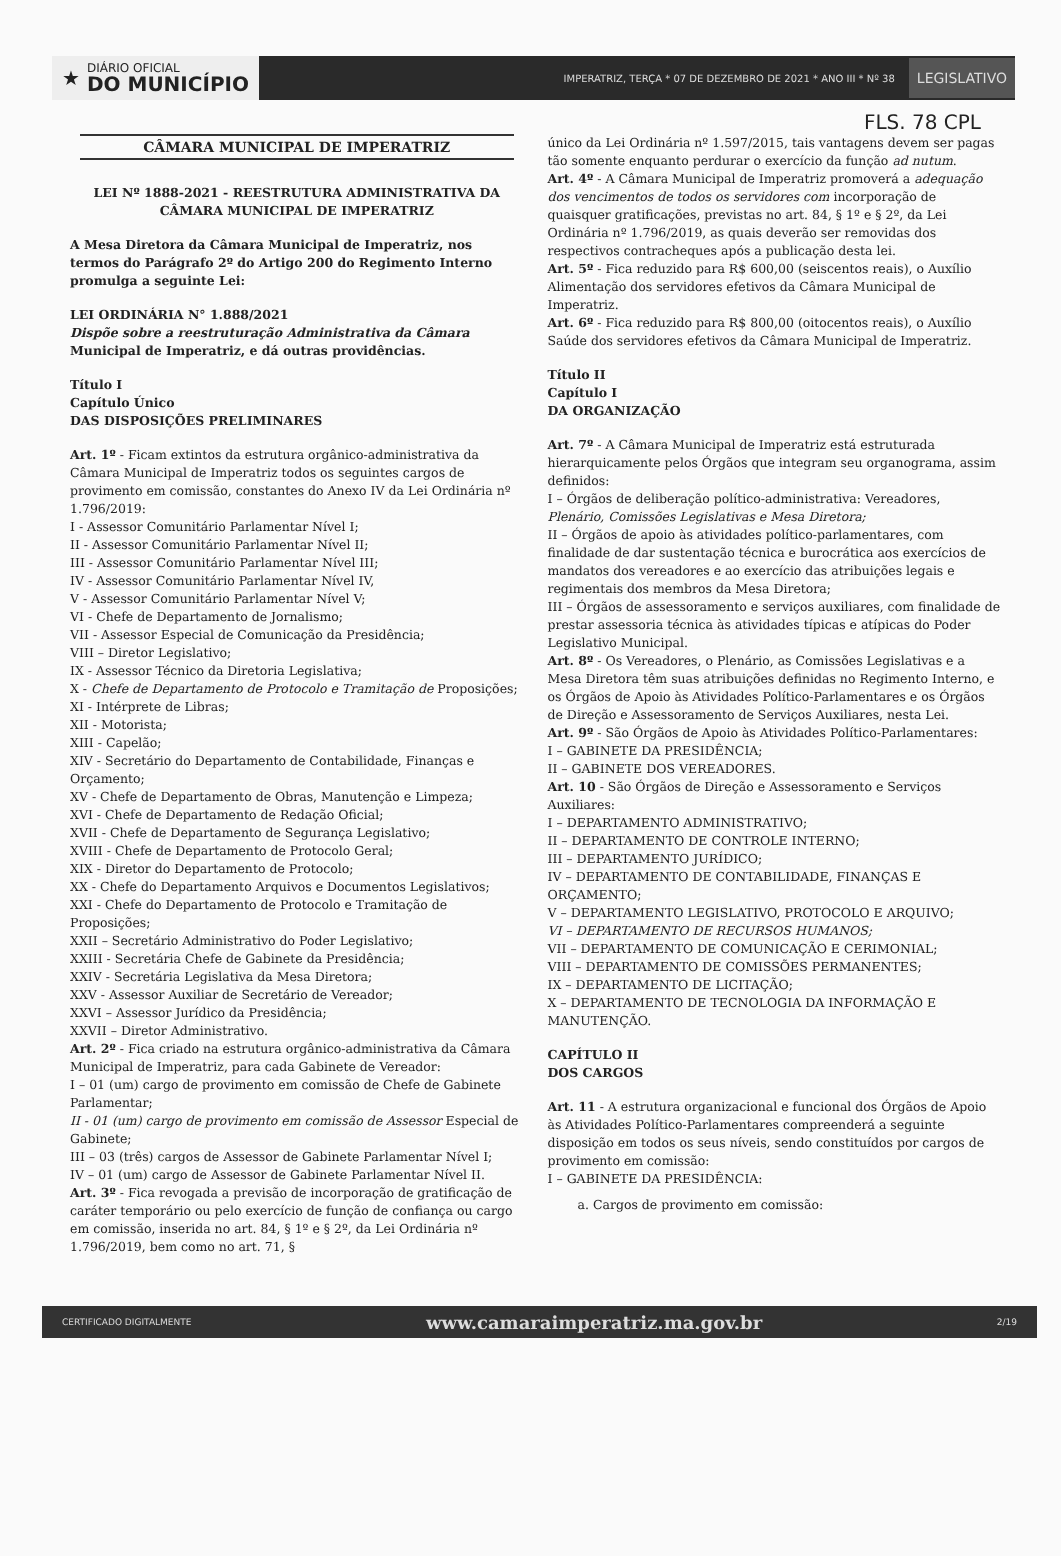★ DIÁRIO OFICIAL
DO MUNICÍPIO
IMPERATRIZ, TERÇA * 07 DE DEZEMBRO DE 2021 * ANO III * Nº 38
LEGISLATIVO
FLS. 78 CPL
CÂMARA MUNICIPAL DE IMPERATRIZ
LEI Nº 1888-2021 - REESTRUTURA ADMINISTRATIVA DA CÂMARA MUNICIPAL DE IMPERATRIZ
A Mesa Diretora da Câmara Municipal de Imperatriz, nos termos do Parágrafo 2º do Artigo 200 do Regimento Interno promulga a seguinte Lei:
LEI ORDINÁRIA N° 1.888/2021
Dispõe sobre a reestruturação Administrativa da Câmara Municipal de Imperatriz, e dá outras providências.
Título I
Capítulo Único
DAS DISPOSIÇÕES PRELIMINARES
Art. 1º - Ficam extintos da estrutura orgânico-administrativa da Câmara Municipal de Imperatriz todos os seguintes cargos de provimento em comissão, constantes do Anexo IV da Lei Ordinária nº 1.796/2019:
I - Assessor Comunitário Parlamentar Nível I;
II - Assessor Comunitário Parlamentar Nível II;
III - Assessor Comunitário Parlamentar Nível III;
IV - Assessor Comunitário Parlamentar Nível IV,
V - Assessor Comunitário Parlamentar Nível V;
VI - Chefe de Departamento de Jornalismo;
VII - Assessor Especial de Comunicação da Presidência;
VIII – Diretor Legislativo;
IX - Assessor Técnico da Diretoria Legislativa;
X - Chefe de Departamento de Protocolo e Tramitação de Proposições;
XI - Intérprete de Libras;
XII - Motorista;
XIII - Capelão;
XIV - Secretário do Departamento de Contabilidade, Finanças e Orçamento;
XV - Chefe de Departamento de Obras, Manutenção e Limpeza;
XVI - Chefe de Departamento de Redação Oficial;
XVII - Chefe de Departamento de Segurança Legislativo;
XVIII - Chefe de Departamento de Protocolo Geral;
XIX - Diretor do Departamento de Protocolo;
XX - Chefe do Departamento Arquivos e Documentos Legislativos;
XXI - Chefe do Departamento de Protocolo e Tramitação de Proposições;
XXII – Secretário Administrativo do Poder Legislativo;
XXIII - Secretária Chefe de Gabinete da Presidência;
XXIV - Secretária Legislativa da Mesa Diretora;
XXV - Assessor Auxiliar de Secretário de Vereador;
XXVI – Assessor Jurídico da Presidência;
XXVII – Diretor Administrativo.
Art. 2º - Fica criado na estrutura orgânico-administrativa da Câmara Municipal de Imperatriz, para cada Gabinete de Vereador:
I – 01 (um) cargo de provimento em comissão de Chefe de Gabinete Parlamentar;
II - 01 (um) cargo de provimento em comissão de Assessor Especial de Gabinete;
III – 03 (três) cargos de Assessor de Gabinete Parlamentar Nível I;
IV – 01 (um) cargo de Assessor de Gabinete Parlamentar Nível II.
Art. 3º - Fica revogada a previsão de incorporação de gratificação de caráter temporário ou pelo exercício de função de confiança ou cargo em comissão, inserida no art. 84, § 1º e § 2º, da Lei Ordinária nº 1.796/2019, bem como no art. 71, §
único da Lei Ordinária nº 1.597/2015, tais vantagens devem ser pagas tão somente enquanto perdurar o exercício da função ad nutum.
Art. 4º - A Câmara Municipal de Imperatriz promoverá a adequação dos vencimentos de todos os servidores com incorporação de quaisquer gratificações, previstas no art. 84, § 1º e § 2º, da Lei Ordinária nº 1.796/2019, as quais deverão ser removidas dos respectivos contracheques após a publicação desta lei.
Art. 5º - Fica reduzido para R$ 600,00 (seiscentos reais), o Auxílio Alimentação dos servidores efetivos da Câmara Municipal de Imperatriz.
Art. 6º - Fica reduzido para R$ 800,00 (oitocentos reais), o Auxílio Saúde dos servidores efetivos da Câmara Municipal de Imperatriz.
Título II
Capítulo I
DA ORGANIZAÇÃO
Art. 7º - A Câmara Municipal de Imperatriz está estruturada hierarquicamente pelos Órgãos que integram seu organograma, assim definidos:
I – Órgãos de deliberação político-administrativa: Vereadores, Plenário, Comissões Legislativas e Mesa Diretora;
II – Órgãos de apoio às atividades político-parlamentares, com finalidade de dar sustentação técnica e burocrática aos exercícios de mandatos dos vereadores e ao exercício das atribuições legais e regimentais dos membros da Mesa Diretora;
III – Órgãos de assessoramento e serviços auxiliares, com finalidade de prestar assessoria técnica às atividades típicas e atípicas do Poder Legislativo Municipal.
Art. 8º - Os Vereadores, o Plenário, as Comissões Legislativas e a Mesa Diretora têm suas atribuições definidas no Regimento Interno, e os Órgãos de Apoio às Atividades Político-Parlamentares e os Órgãos de Direção e Assessoramento de Serviços Auxiliares, nesta Lei.
Art. 9º - São Órgãos de Apoio às Atividades Político-Parlamentares:
I – GABINETE DA PRESIDÊNCIA;
II – GABINETE DOS VEREADORES.
Art. 10 - São Órgãos de Direção e Assessoramento e Serviços Auxiliares:
I – DEPARTAMENTO ADMINISTRATIVO;
II – DEPARTAMENTO DE CONTROLE INTERNO;
III – DEPARTAMENTO JURÍDICO;
IV – DEPARTAMENTO DE CONTABILIDADE, FINANÇAS E ORÇAMENTO;
V – DEPARTAMENTO LEGISLATIVO, PROTOCOLO E ARQUIVO;
VI – DEPARTAMENTO DE RECURSOS HUMANOS;
VII – DEPARTAMENTO DE COMUNICAÇÃO E CERIMONIAL;
VIII – DEPARTAMENTO DE COMISSÕES PERMANENTES;
IX – DEPARTAMENTO DE LICITAÇÃO;
X – DEPARTAMENTO DE TECNOLOGIA DA INFORMAÇÃO E MANUTENÇÃO.
CAPÍTULO II
DOS CARGOS
Art. 11 - A estrutura organizacional e funcional dos Órgãos de Apoio às Atividades Político-Parlamentares compreenderá a seguinte disposição em todos os seus níveis, sendo constituídos por cargos de provimento em comissão:
I – GABINETE DA PRESIDÊNCIA:
a. Cargos de provimento em comissão:
CERTIFICADO DIGITALMENTE www.camaraimperatriz.ma.gov.br 2/19